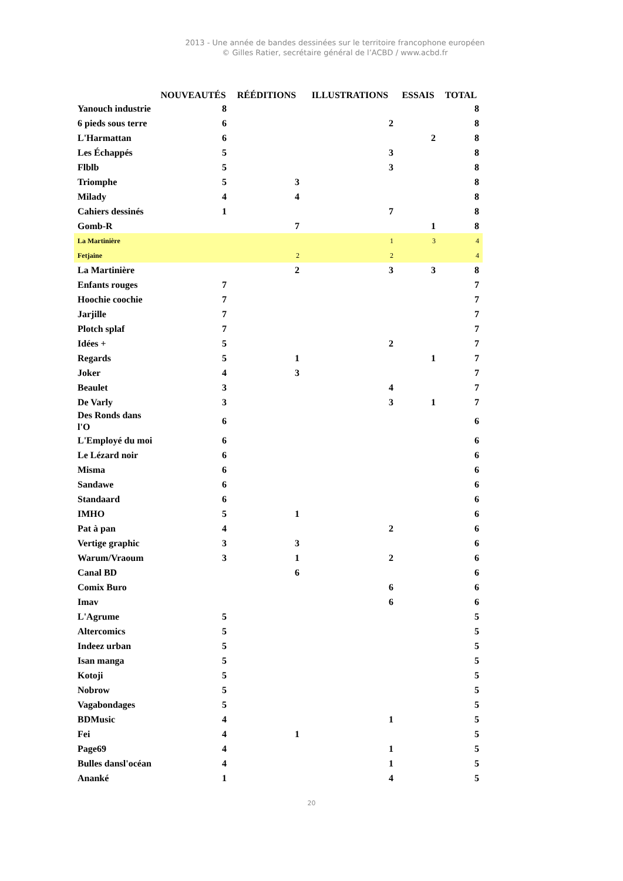2013 - Une année de bandes dessinées sur le territoire francophone européen
© Gilles Ratier, secrétaire général de l’ACBD / www.acbd.fr
| | NOUVEAUTÉS | RÉÉDITIONS | ILLUSTRATIONS | ESSAIS | TOTAL |
| --- | --- | --- | --- | --- | --- |
| Yanouch industrie | 8 | | | | 8 |
| 6 pieds sous terre | 6 | | 2 | | 8 |
| L'Harmattan | 6 | | | 2 | 8 |
| Les Échappés | 5 | | 3 | | 8 |
| Flblb | 5 | | 3 | | 8 |
| Triomphe | 5 | 3 | | | 8 |
| Milady | 4 | 4 | | | 8 |
| Cahiers dessinés | 1 | | 7 | | 8 |
| Gomb-R | | 7 | | 1 | 8 |
| La Martinière | | | 1 | 3 | 4 |
| Fetjaine | | 2 | 2 | | 4 |
| La Martinière | | 2 | 3 | 3 | 8 |
| Enfants rouges | 7 | | | | 7 |
| Hoochie coochie | 7 | | | | 7 |
| Jarjille | 7 | | | | 7 |
| Plotch splaf | 7 | | | | 7 |
| Idées + | 5 | | 2 | | 7 |
| Regards | 5 | 1 | | 1 | 7 |
| Joker | 4 | 3 | | | 7 |
| Beaulet | 3 | | 4 | | 7 |
| De Varly | 3 | | 3 | 1 | 7 |
| Des Ronds dans l'O | 6 | | | | 6 |
| L'Employé du moi | 6 | | | | 6 |
| Le Lézard noir | 6 | | | | 6 |
| Misma | 6 | | | | 6 |
| Sandawe | 6 | | | | 6 |
| Standaard | 6 | | | | 6 |
| IMHO | 5 | 1 | | | 6 |
| Pat à pan | 4 | | 2 | | 6 |
| Vertige graphic | 3 | 3 | | | 6 |
| Warum/Vraoum | 3 | 1 | 2 | | 6 |
| Canal BD | | 6 | | | 6 |
| Comix Buro | | | 6 | | 6 |
| Imav | | | 6 | | 6 |
| L'Agrume | 5 | | | | 5 |
| Altercomics | 5 | | | | 5 |
| Indeez urban | 5 | | | | 5 |
| Isan manga | 5 | | | | 5 |
| Kotoji | 5 | | | | 5 |
| Nobrow | 5 | | | | 5 |
| Vagabondages | 5 | | | | 5 |
| BDMusic | 4 | | 1 | | 5 |
| Fei | 4 | 1 | | | 5 |
| Page69 | 4 | | 1 | | 5 |
| Bulles dansl'océan | 4 | | 1 | | 5 |
| Ananké | 1 | | 4 | | 5 |
20